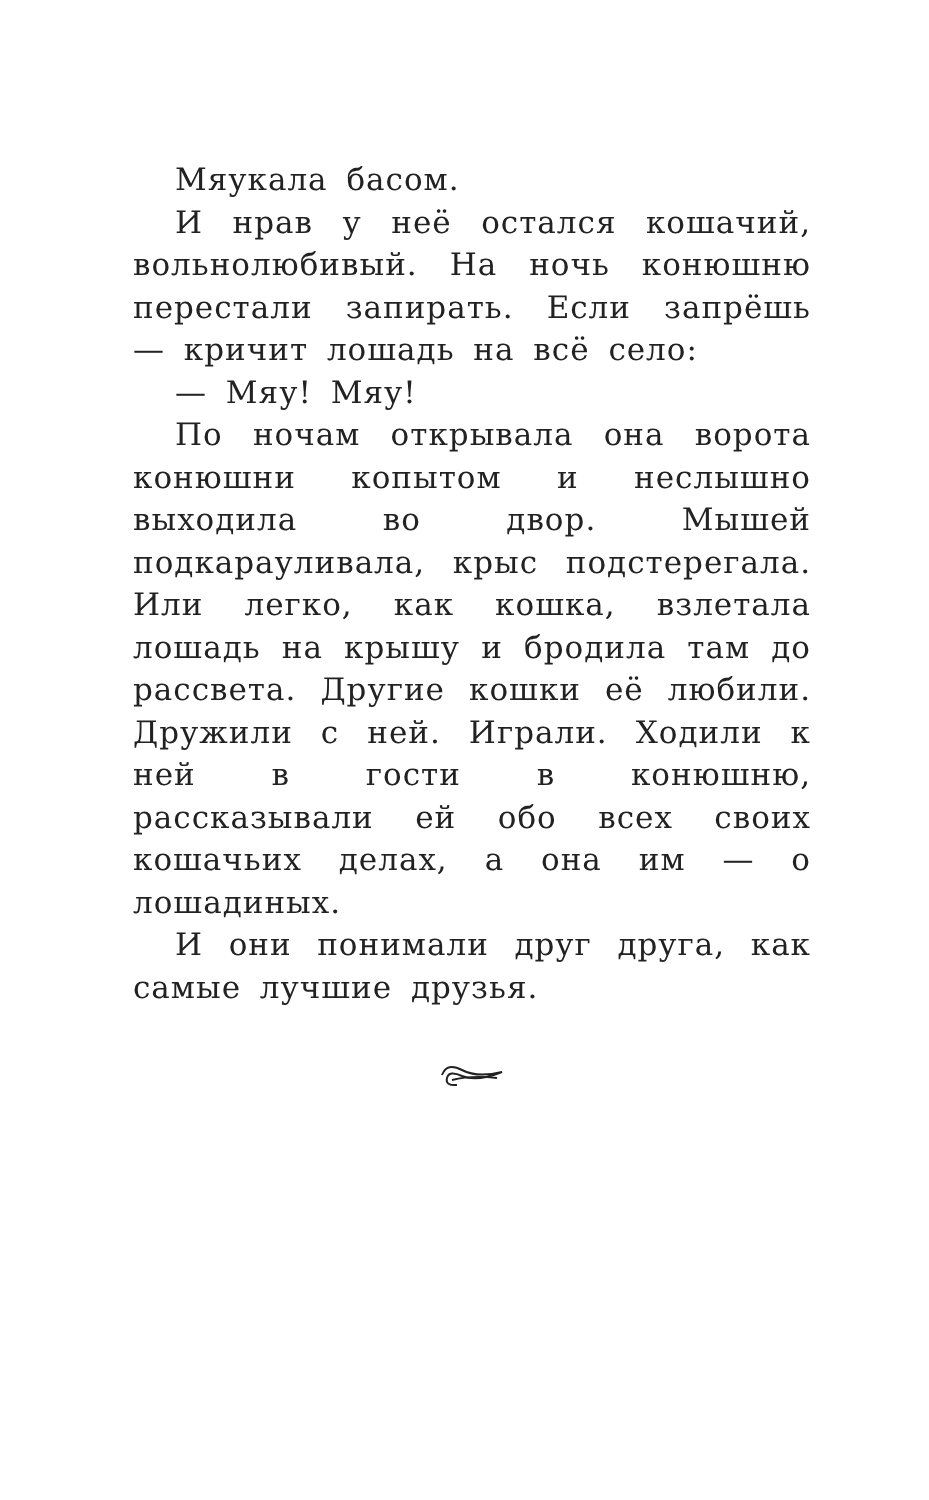Мяукала басом.
И нрав у неё остался кошачий, вольнолюбивый. На ночь конюшню перестали запирать. Если запрёшь — кричит лошадь на всё село:
— Мяу! Мяу!
По ночам открывала она ворота конюшни копытом и неслышно выходила во двор. Мышей подкарауливала, крыс подстерегала. Или легко, как кошка, взлетала лошадь на крышу и бродила там до рассвета. Другие кошки её любили. Дружили с ней. Играли. Ходили к ней в гости в конюшню, рассказывали ей обо всех своих кошачьих делах, а она им — о лошадиных.
И они понимали друг друга, как самые лучшие друзья.